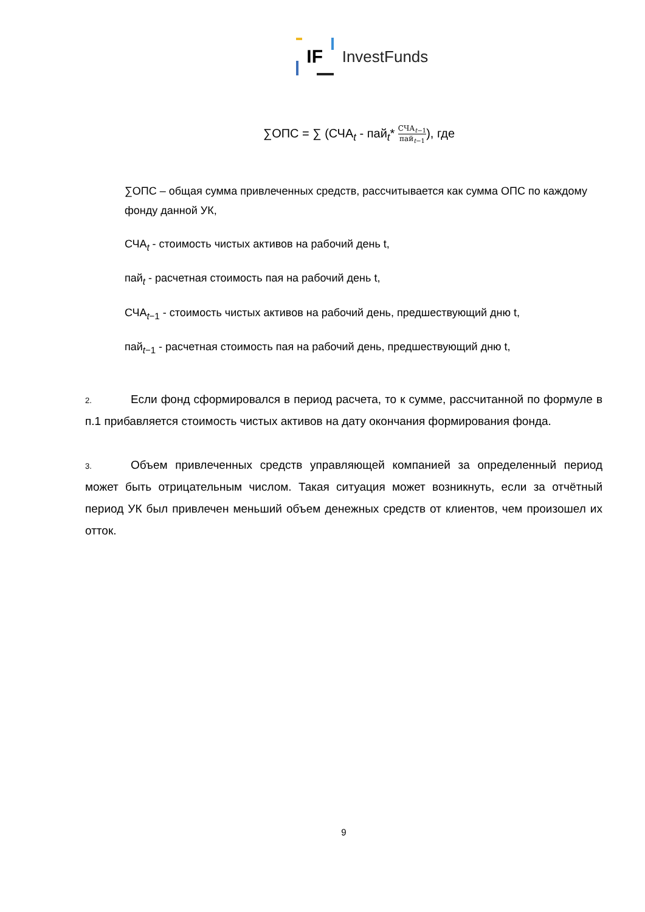IF
InvestFunds
∑ОПС = ∑ (СЧА<sub>t</sub> - пай<sub>t</sub>* СЧА<sub>t−1</sub> пай<sub>t−1</sub>), где
∑ОПС – общая сумма привлеченных средств, рассчитывается как сумма ОПС по каждому фонду данной УК,
СЧА<sub>t</sub> - стоимость чистых активов на рабочий день t,
пай<sub>t</sub> - расчетная стоимость пая на рабочий день t,
СЧА<sub>t−1</sub> - стоимость чистых активов на рабочий день, предшествующий дню t,
пай<sub>t−1</sub> - расчетная стоимость пая на рабочий день, предшествующий дню t,
2. Если фонд сформировался в период расчета, то к сумме, рассчитанной по формуле в п.1 прибавляется стоимость чистых активов на дату окончания формирования фонда.
3. Объем привлеченных средств управляющей компанией за определенный период может быть отрицательным числом. Такая ситуация может возникнуть, если за отчётный период УК был привлечен меньший объем денежных средств от клиентов, чем произошел их отток.
9